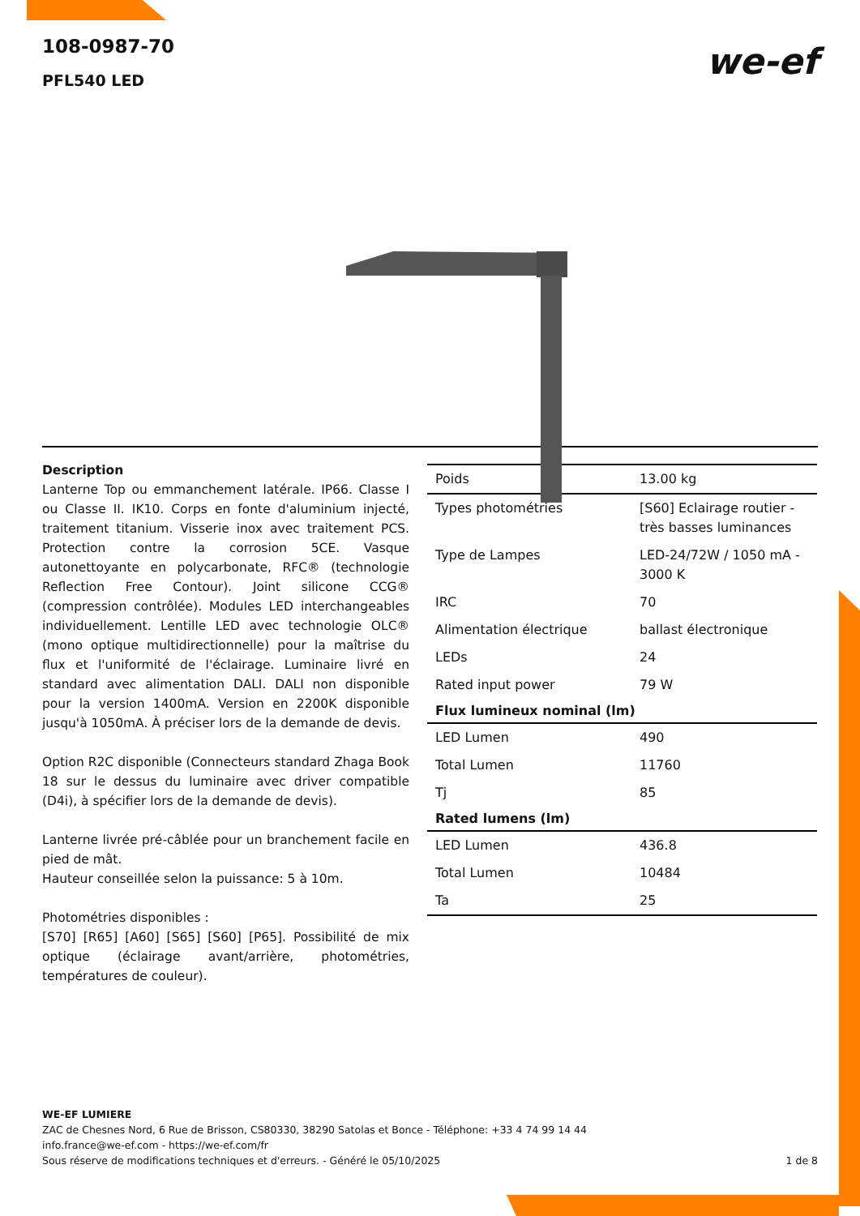108-0987-70
PFL540 LED
we-ef
Description
Lanterne Top ou emmanchement latérale. IP66. Classe I ou Classe II. IK10. Corps en fonte d'aluminium injecté, traitement titanium. Visserie inox avec traitement PCS. Protection contre la corrosion 5CE. Vasque autonettoyante en polycarbonate, RFC® (technologie Reflection Free Contour). Joint silicone CCG® (compression contrôlée). Modules LED interchangeables individuellement. Lentille LED avec technologie OLC® (mono optique multidirectionnelle) pour la maîtrise du flux et l'uniformité de l'éclairage. Luminaire livré en standard avec alimentation DALI. DALI non disponible pour la version 1400mA. Version en 2200K disponible jusqu'à 1050mA. À préciser lors de la demande de devis.
Option R2C disponible (Connecteurs standard Zhaga Book 18 sur le dessus du luminaire avec driver compatible (D4i), à spécifier lors de la demande de devis).
Lanterne livrée pré-câblée pour un branchement facile en pied de mât.
Hauteur conseillée selon la puissance: 5 à 10m.
Photométries disponibles :
[S70] [R65] [A60] [S65] [S60] [P65]. Possibilité de mix optique (éclairage avant/arrière, photométries, températures de couleur).
| Poids | 13.00 kg |
| Types photométries | [S60] Eclairage routier - très basses luminances |
| Type de Lampes | LED-24/72W / 1050 mA - 3000 K |
| IRC | 70 |
| Alimentation électrique | ballast électronique |
| LEDs | 24 |
| Rated input power | 79 W |
| Flux lumineux nominal (lm) | |
| LED Lumen | 490 |
| Total Lumen | 11760 |
| Tj | 85 |
| Rated lumens (lm) | |
| LED Lumen | 436.8 |
| Total Lumen | 10484 |
| Ta | 25 |
WE-EF LUMIERE
ZAC de Chesnes Nord, 6 Rue de Brisson, CS80330, 38290 Satolas et Bonce - Téléphone: +33 4 74 99 14 44
info.france@we-ef.com - https://we-ef.com/fr
Sous réserve de modifications techniques et d'erreurs. - Généré le 05/10/2025 1 de 8